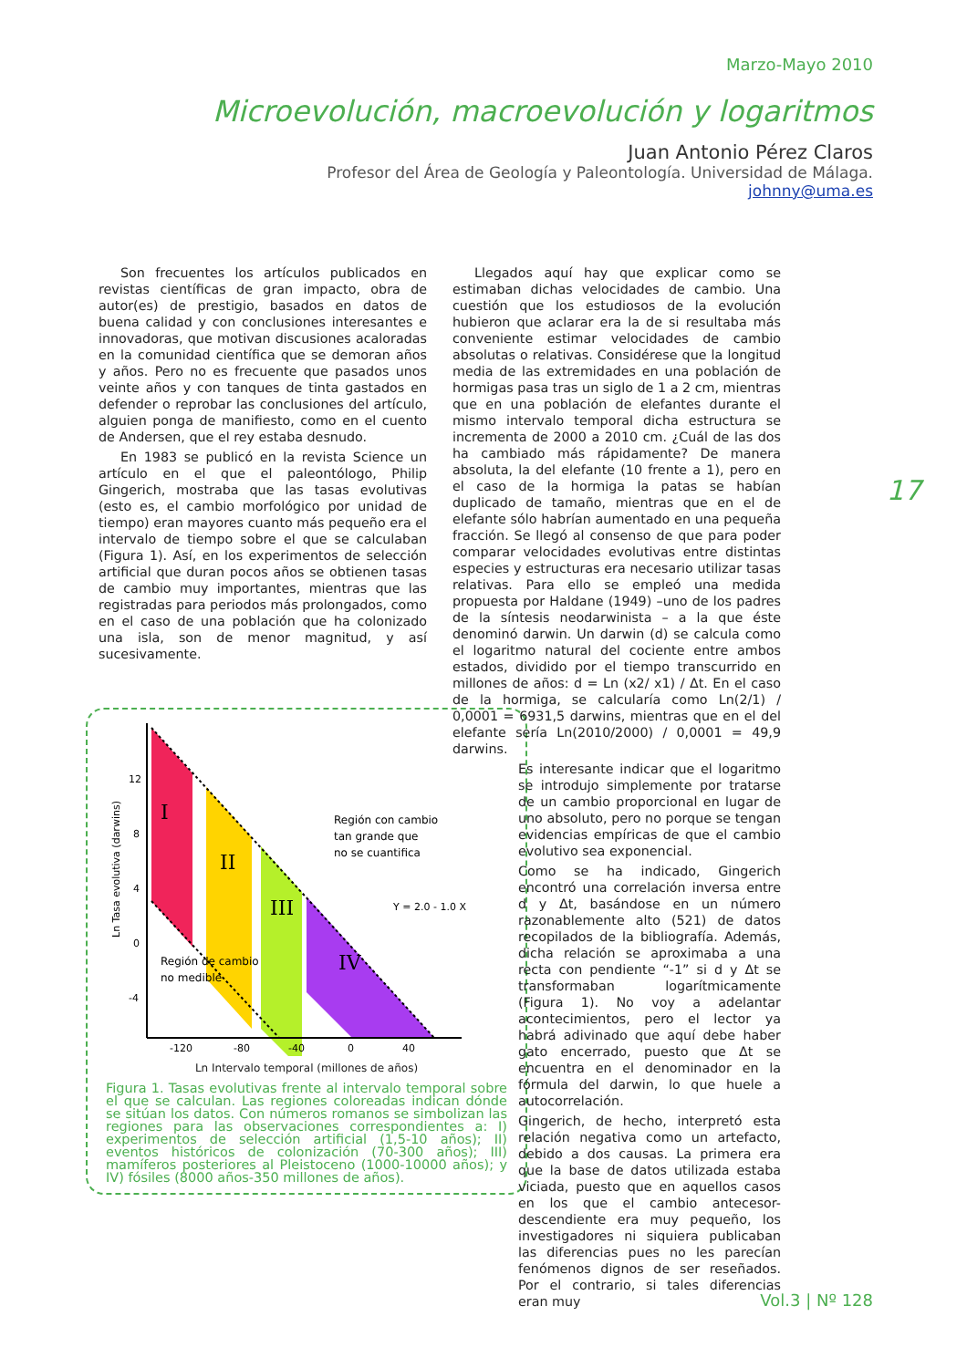Marzo-Mayo 2010
Microevolución, macroevolución y logaritmos
Juan Antonio Pérez Claros
Profesor del Área de Geología y Paleontología. Universidad de Málaga.
johnny@uma.es
Son frecuentes los artículos publicados en revistas científicas de gran impacto, obra de autor(es) de prestigio, basados en datos de buena calidad y con conclusiones interesantes e innovadoras, que motivan discusiones acaloradas en la comunidad científica que se demoran años y años. Pero no es frecuente que pasados unos veinte años y con tanques de tinta gastados en defender o reprobar las conclusiones del artículo, alguien ponga de manifiesto, como en el cuento de Andersen, que el rey estaba desnudo.
En 1983 se publicó en la revista Science un artículo en el que el paleontólogo, Philip Gingerich, mostraba que las tasas evolutivas (esto es, el cambio morfológico por unidad de tiempo) eran mayores cuanto más pequeño era el intervalo de tiempo sobre el que se calculaban (Figura 1). Así, en los experimentos de selección artificial que duran pocos años se obtienen tasas de cambio muy importantes, mientras que las registradas para periodos más prolongados, como en el caso de una población que ha colonizado una isla, son de menor magnitud, y así sucesivamente.
12
8
4
0
-4
-120
-80
-40
0
40
I
II
III
IV
Región con cambio
tan grande que
no se cuantifica
Y = 2.0 - 1.0 X
Región de cambio
no medible
Ln Tasa evolutiva (darwins)
Ln Intervalo temporal (millones de años)
Figura 1. Tasas evolutivas frente al intervalo temporal sobre el que se calculan. Las regiones coloreadas indican dónde se sitúan los datos. Con números romanos se simbolizan las regiones para las observaciones correspondientes a: I) experimentos de selección artificial (1,5-10 años); II) eventos históricos de colonización (70-300 años); III) mamíferos posteriores al Pleistoceno (1000-10000 años); y IV) fósiles (8000 años-350 millones de años).
Llegados aquí hay que explicar como se estimaban dichas velocidades de cambio. Una cuestión que los estudiosos de la evolución hubieron que aclarar era la de si resultaba más conveniente estimar velocidades de cambio absolutas o relativas. Considérese que la longitud media de las extremidades en una población de hormigas pasa tras un siglo de 1 a 2 cm, mientras que en una población de elefantes durante el mismo intervalo temporal dicha estructura se incrementa de 2000 a 2010 cm. ¿Cuál de las dos ha cambiado más rápidamente? De manera absoluta, la del elefante (10 frente a 1), pero en el caso de la hormiga la patas se habían duplicado de tamaño, mientras que en el de elefante sólo habrían aumentado en una pequeña fracción. Se llegó al consenso de que para poder comparar velocidades evolutivas entre distintas especies y estructuras era necesario utilizar tasas relativas. Para ello se empleó una medida propuesta por Haldane (1949) –uno de los padres de la síntesis neodarwinista – a la que éste denominó darwin. Un darwin (d) se calcula como el logaritmo natural del cociente entre ambos estados, dividido por el tiempo transcurrido en millones de años: d = Ln (x2/ x1) / Δt. En el caso de la hormiga, se calcularía como Ln(2/1) / 0,0001 = 6931,5 darwins, mientras que en el del elefante sería Ln(2010/2000) / 0,0001 = 49,9 darwins.
Es interesante indicar que el logaritmo se introdujo simplemente por tratarse de un cambio proporcional en lugar de uno absoluto, pero no porque se tengan evidencias empíricas de que el cambio evolutivo sea exponencial.
Como se ha indicado, Gingerich encontró una correlación inversa entre d y Δt, basándose en un número razonablemente alto (521) de datos recopilados de la bibliografía. Además, dicha relación se aproximaba a una recta con pendiente “-1” si d y Δt se transformaban logarítmicamente (Figura 1). No voy a adelantar acontecimientos, pero el lector ya habrá adivinado que aquí debe haber gato encerrado, puesto que Δt se encuentra en el denominador en la fórmula del darwin, lo que huele a autocorrelación.
Gingerich, de hecho, interpretó esta relación negativa como un artefacto, debido a dos causas. La primera era que la base de datos utilizada estaba viciada, puesto que en aquellos casos en los que el cambio antecesor-descendiente era muy pequeño, los investigadores ni siquiera publicaban las diferencias pues no les parecían fenómenos dignos de ser reseñados. Por el contrario, si tales diferencias eran muy
17
Vol.3 | Nº 128